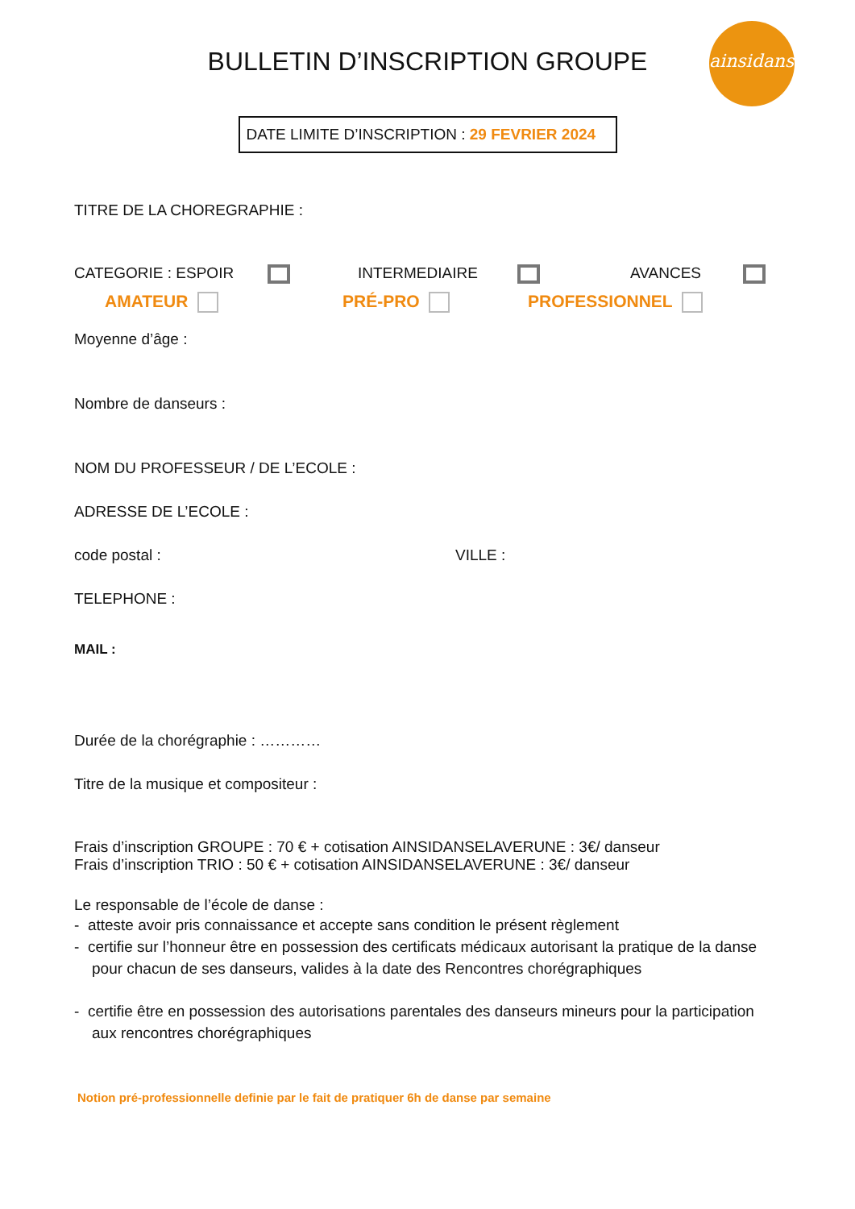ainsidanse
BULLETIN D’INSCRIPTION GROUPE
DATE LIMITE D’INSCRIPTION : 29 FEVRIER 2024
TITRE DE LA CHOREGRAPHIE :
CATEGORIE : ESPOIR INTERMEDIAIRE AVANCES
AMATEUR PRÉ-PRO PROFESSIONNEL
Moyenne d’âge :
Nombre de danseurs :
NOM DU PROFESSEUR / DE L’ECOLE :
ADRESSE DE L’ECOLE :
code postal : VILLE :
TELEPHONE :
MAIL :
Durée de la chorégraphie : …………
Titre de la musique et compositeur :
Frais d’inscription GROUPE : 70 € + cotisation AINSIDANSELAVERUNE : 3€/ danseur
Frais d’inscription TRIO : 50 € + cotisation AINSIDANSELAVERUNE : 3€/ danseur
Le responsable de l’école de danse :
- atteste avoir pris connaissance et accepte sans condition le présent règlement
- certifie sur l’honneur être en possession des certificats médicaux autorisant la pratique de la danse pour chacun de ses danseurs, valides à la date des Rencontres chorégraphiques
- certifie être en possession des autorisations parentales des danseurs mineurs pour la participation aux rencontres chorégraphiques
Notion pré-professionnelle definie par le fait de pratiquer 6h de danse par semaine